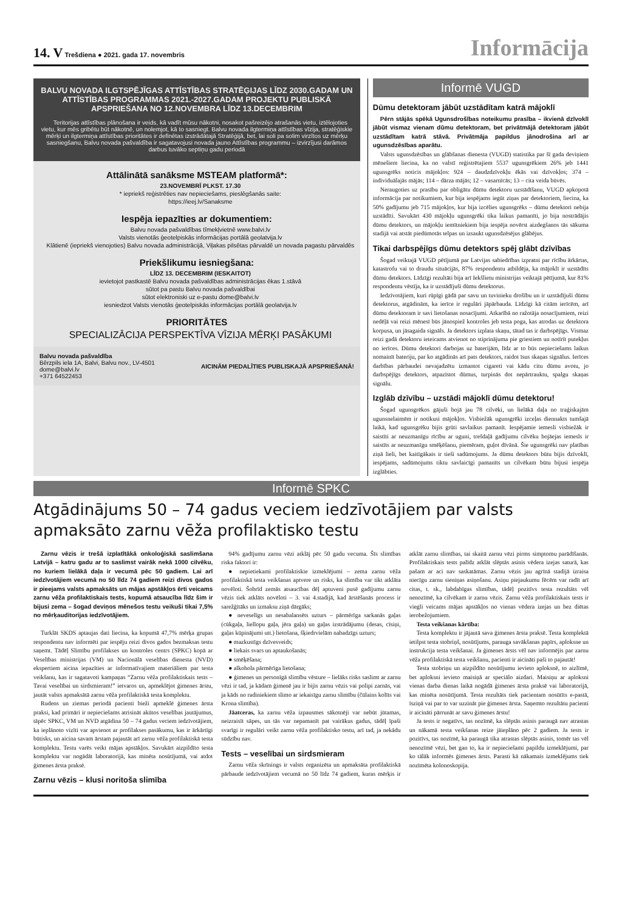14. V Trešdiena ● 2021. gada 17. novembris
Informācija
BALVU NOVADA ILGTSPĒJĪGAS ATTĪSTĪBAS STRATĒĢIJAS LĪDZ 2030.GADAM UN ATTĪSTĪBAS PROGRAMMAS 2021.-2027.GADAM PROJEKTU PUBLISKĀ APSPRIEŠANA NO 12.NOVEMBRA LĪDZ 13.DECEMBRIM
Teritorijas attīstības plānošana ir veids, kā vadīt mūsu nākotni, nosakot pašreizējo atrašanās vietu, iztēlojoties vietu, kur mēs gribētu būt nākotnē, un nolemjot, kā to sasniegt. Balvu novada ilgtermiņa attīstības vīzija, stratēģiskie mērķi un ilgtermiņa attīstības prioritātes ir definētas izstrādātajā Stratēģijā, bet, lai soli pa solim virzītos uz mērķu sasniegšanu, Balvu novada pašvaldība ir sagatavojusi novada jauno Attīstības programmu – izvirzījusi darāmos darbus tuvāko septiņu gadu periodā
Attālinātā sanāksme MSTEAM platformā*:
23.NOVEMBRĪ PLKST. 17.30
* iepriekš reģistrēties nav nepieciešams, pieslēgšanās saite:
https://ieej.lv/Sanaksme
Iespēja iepazīties ar dokumentiem:
Balvu novada pašvaldības tīmekļvietnē www.balvi.lv
Valsts vienotās ģeotelpiskās informācijas portālā geolatvija.lv
Klātienē (iepriekš vienojoties) Balvu novada administrācijā, Viļakas pilsētas pārvaldē un novada pagastu pārvaldēs
Priekšlikumu iesniegšana:
LĪDZ 13. DECEMBRIM (IESKAITOT)
ievietojot pastkastē Balvu novada pašvaldības administrācijas ēkas 1.stāvā
sūtot pa pastu Balvu novada pašvaldībai
sūtot elektroniski uz e-pastu dome@balvi.lv
iesniedzot Valsts vienotās ģeotelpiskās informācijas portālā geolatvija.lv
PRIORITĀTES
SPECIALIZĀCIJA PERSPEKTĪVA VĪZIJA MĒRĶI PASĀKUMI
Balvu novada pašvaldība
Bērzpils iela 1A, Balvi, Balvu nov., LV-4501
dome@balvi.lv
+371 64522453
AICINĀM PIEDALĪTIES PUBLISKAJĀ APSPRIEŠANĀ!
Informē VUGD
Dūmu detektoram jābūt uzstādītam katrā mājoklī
Pērn stājās spēkā Ugunsdrošības noteikumu prasība – ikvienā dzīvoklī jābūt vismaz vienam dūmu detektoram, bet privātmājā detektoram jābūt uzstādītam katrā stāvā. Privātmāja papildus jānodrošina arī ar ugunsdzēsības aparātu.
Valsts ugunsdzēsības un glābšanas dienesta (VUGD) statistika par šī gada deviņiem mēnešiem liecina, ka no valstī reģistrētajiem 5537 ugunsgrēkiem 26% jeb 1441 ugunsgrēks noticis mājokļos: 924 – daudzdzīvokļu ēkās vai dzīvokļos; 374 – individuālajās mājās; 114 – dārza mājās; 12 – vasarnīcās; 13 – cita veida būvēs.
Neraugoties uz prasību par obligātu dūmu detektoru uzstādīšanu, VUGD apkopotā informācija par notikumiem, kur bija iespējams iegūt ziņas par detektoriem, liecina, ka 50% gadījumu jeb 715 mājokļos, kur bija izcēlies ugunsgrēks – dūmu detektori nebija uzstādīti. Savukārt 430 mājokļu ugunsgrēki tika laikus pamanīti, jo bija nostrādājis dūmu detektors, un mājokļu iemītniekiem bija iespēja novērst aizdegšanos tās sākuma stadijā vai atstāt piedūmotās telpas un izsaukt ugunsdzēsējus glābējus.
Tikai darbspējīgs dūmu detektors spēj glābt dzīvības
Šogad veiktajā VUGD pētījumā par Latvijas sabiedrības izpratni par rīcību ārkārtas, katastrofu vai to draudu situācijās, 87% respondentu atbildēja, ka mājoklī ir uzstādīts dūmu detektors. Līdzīgi rezultāti bija arī Iekšlietu ministrijas veiktajā pētījumā, kur 81% respondentu vēstīja, ka ir uzstādījuši dūmu detektorus.
Iedzīvotājiem, kuri rūpīgi gādā par savu un tuvinieku drošību un ir uzstādījuši dūmu detektorus, atgādinām, ka ierīce ir regulāri jāpārbauda. Līdzīgi kā citām ierīcēm, arī dūmu detektoram ir savi lietošanas nosacījumi. Atkarībā no ražotāja nosacījumiem, reizi nedēļā vai reizi mēnesī būs jānospiež kontroles jeb testa poga, kas atrodas uz detektora korpusa, un jāsagaida signāls. Ja detektors izplata skaņu, tātad tas ir darbspējīgs. Vismaz reizi gadā detektoru ieteicams atvienot no stiprinājuma pie griestiem un notīrīt putekļus no ierīces. Dūmu detektori darbojas uz baterijām, līdz ar to būs nepieciešams laikus nomainīt bateriju, par ko atgādinās arī pats detektors, raidot īsus skaņas signālus. Ierīces darbības pārbaudei nevajadzētu izmantot cigareti vai kādu citu dūmu avotu, jo darbspējīgs detektors, atpazīstot dūmus, turpinās dot nepārtrauktu, spalgu skaņas signālu.
Izglāb dzīvību – uzstādi mājoklī dūmu detektoru!
Šogad ugunsgrēkos gājuši bojā jau 78 cilvēki, un lielākā daļa no traģiskajām ugunsnelaimēm ir notikusi mājokļos. Visbiežāk ugunsgrēki izceļas diennakts tumšajā laikā, kad ugunsgrēku bijis grūti savlaikus pamanīt. Iespējamie iemesli visbiežāk ir saistīti ar neuzmanīgu rīcību ar uguni, trešdaļā gadījumu cilvēku bojāejas iemesls ir saistīts ar neuzmanīgu smēķēšanu, piemēram, guļot dīvānā. Šie ugunsgrēki nav platības ziņā lieli, bet kaitīgākais ir tieši sadūmojums. Ja dūmu detektors būtu bijis dzīvoklī, iespējams, sadūmojums tiktu savlaicīgi pamanīts un cilvēkam būtu bijusi iespēja izglābties.
Informē SPKC
Atgādinājums 50 – 74 gadus veciem iedzīvotājiem par valsts apmaksāto zarnu vēža profilaktisko testu
Zarnu vēzis ir trešā izplatītākā onkoloģiskā saslimšana Latvijā – katru gadu ar to saslimst vairāk nekā 1000 cilvēku, no kuriem lielākā daļa ir vecumā pēc 50 gadiem. Lai arī iedzīvotājiem vecumā no 50 līdz 74 gadiem reizi divos gados ir pieejams valsts apmaksāts un mājas apstākļos ērti veicams zarnu vēža profilaktiskais tests, kopumā atsaucība līdz šim ir bijusi zema – šogad deviņos mēnešos testu veikuši tikai 7,5% no mērķauditorijas iedzīvotājiem.
Turklāt SKDS aptaujas dati liecina, ka kopumā 47,7% mērķa grupas respondentu nav informēti par iespēju reizi divos gados bezmaksas testu saņemt. Tādēļ Slimību profilakses un kontroles centrs (SPKC) kopā ar Veselības ministrijas (VM) un Nacionālā veselības dienesta (NVD) ekspertiem aicina iepazīties ar informatīvajiem materiāliem par testa veikšanu, kas ir sagatavoti kampaņas “Zarnu vēža profilaktiskais tests – Tavai veselībai un sirdsmieram!” ietvaros un, apmeklējot ģimenes ārstu, jautāt valsts apmaksātā zarnu vēža profilaktiskā testa komplektu.
Rudens un ziemas periodā pacienti bieži apmeklē ģimenes ārsta praksi, kad primāri ir nepieciešams atrisināt akūtos veselības jautājumus, tāpēc SPKC, VM un NVD atgādina 50 – 74 gadus veciem iedzīvotājiem, ka ieplānoto vizīti var apvienot ar profilakses pasākumu, kas ir ārkārtīgi būtisks, un aicina savam ārstam pajautāt arī zarnu vēža profilaktiskā testa komplektu. Testu varēs veikt mājas apstākļos. Savukārt aizpildīto testa komplektu var nogādāt laboratorijā, kas minēta nosūtījumā, vai atdot ģimenes ārsta praksē.
Zarnu vēzis – klusi noritoša slimība
94% gadījumu zarnu vēzi atklāj pēc 50 gadu vecuma. Šīs slimības riska faktori ir:
● nepietiekami profilaktiskie izmeklējumi – zema zarnu vēža profilaktiskā testa veikšanas aptvere un risks, ka slimība var tikt atklāta novēloti. Šobrīd zemās atsaucības dēļ aptuveni pusē gadījumu zarnu vēzis tiek atklāts novēloti – 3. vai 4.stadijā, kad ārstēšanās process ir sarežģītāks un izmaksu ziņā dārgāks;
● neveselīgs un nesabalansēts uzturs – pārmērīga sarkanās gaļas (cūkgaļa, liellopu gaļa, jēra gaļa) un gaļas izstrādājumu (desas, cīsiņi, gaļas kūpinājumi utt.) lietošana, šķiedrvielām nabadzīgs uzturs;
● mazkustīgs dzīvesveids;
● liekais svars un aptaukošanās;
● smēķēšana;
● alkohola pārmērīga lietošana;
● ģimenes un personīgā slimību vēsture – lielāks risks saslimt ar zarnu vēzi ir tad, ja kādam ģimenē jau ir bijis zarnu vēzis vai polipi zarnās, vai ja kāds no radiniekiem slimo ar iekaisīgu zarnu slimību (čūlains kolīts vai Krona slimība).
Jāatceras, ka zarnu vēža izpausmes sākotnēji var nebūt jūtamas, neizraisīt sāpes, un tās var nepamanīt pat vairākus gadus, tādēļ īpaši svarīgi ir regulāri veikt zarnu vēža profilaktisko testu, arī tad, ja nekādu sūdzību nav.
Tests – veselībai un sirdsmieram
Zarnu vēža skrīnings ir valsts organizēta un apmaksāta profilaktiskā pārbaude iedzīvotājiem vecumā no 50 līdz 74 gadiem, kuras mērķis ir atklāt zarnu slimības, tai skaitā zarnu vēzi pirms simptomu parādīšanās. Profilaktiskais tests palīdz atklāt slēptās asinis vēdera izejas saturā, kas pašam ar aci nav saskatāmas. Zarnu vēzis jau agrīnā stadijā izraisa niecīgu zarnu sieniņas asiņošanu. Asiņu piejaukumu fēcēm var radīt arī citas, t. sk., labdabīgas slimības, tādēļ pozitīvs testa rezultāts vēl nenozīmē, ka cilvēkam ir zarnu vēzis. Zarnu vēža profilaktiskais tests ir viegli veicams mājas apstākļos no vienas vēdera izejas un bez diētas ierobežojumiem.
Testa veikšanas kārtība:
Testa komplektu ir jājautā sava ģimenes ārsta praksē. Testa komplektā ietilpst testa stobriņš, nosūtījums, parauga savākšanas papīrs, aploksne un instrukcija testa veikšanai. Ja ģimenes ārsts vēl nav informējis par zarnu vēža profilaktiskā testa veikšanu, pacienti ir aicināti paši to pajautāt!
Testa stobriņu un aizpildīto nosūtījumu ievieto aploksnē, to aizlīmē, bet aploksni ievieto maisiņā ar speciālo aizdari. Maisiņu ar aploksni vienas darba dienas laikā nogādā ģimenes ārsta praksē vai laboratorijā, kas minēta nosūtījumā. Testa rezultāts tiek pacientam nosūtīts e-pastā, īsziņā vai par to var uzzināt pie ģimenes ārsta. Saņemto rezultātu pacienti ir aicināti pārrunāt ar savu ģimenes ārstu!
Ja tests ir negatīvs, tas nozīmē, ka slēptās asinis paraugā nav atrastas un nākamā testa veikšanas reize jāieplāno pēc 2 gadiem. Ja tests ir pozitīvs, tas nozīmē, ka paraugā tika atrastas slēptās asinis, tomēr tas vēl nenozīmē vēzi, bet gan to, ka ir nepieciešami papildu izmeklējumi, par ko tālāk informēs ģimenes ārsts. Parasti kā nākamais izmeklējums tiek nozīmēta kolonoskopija.